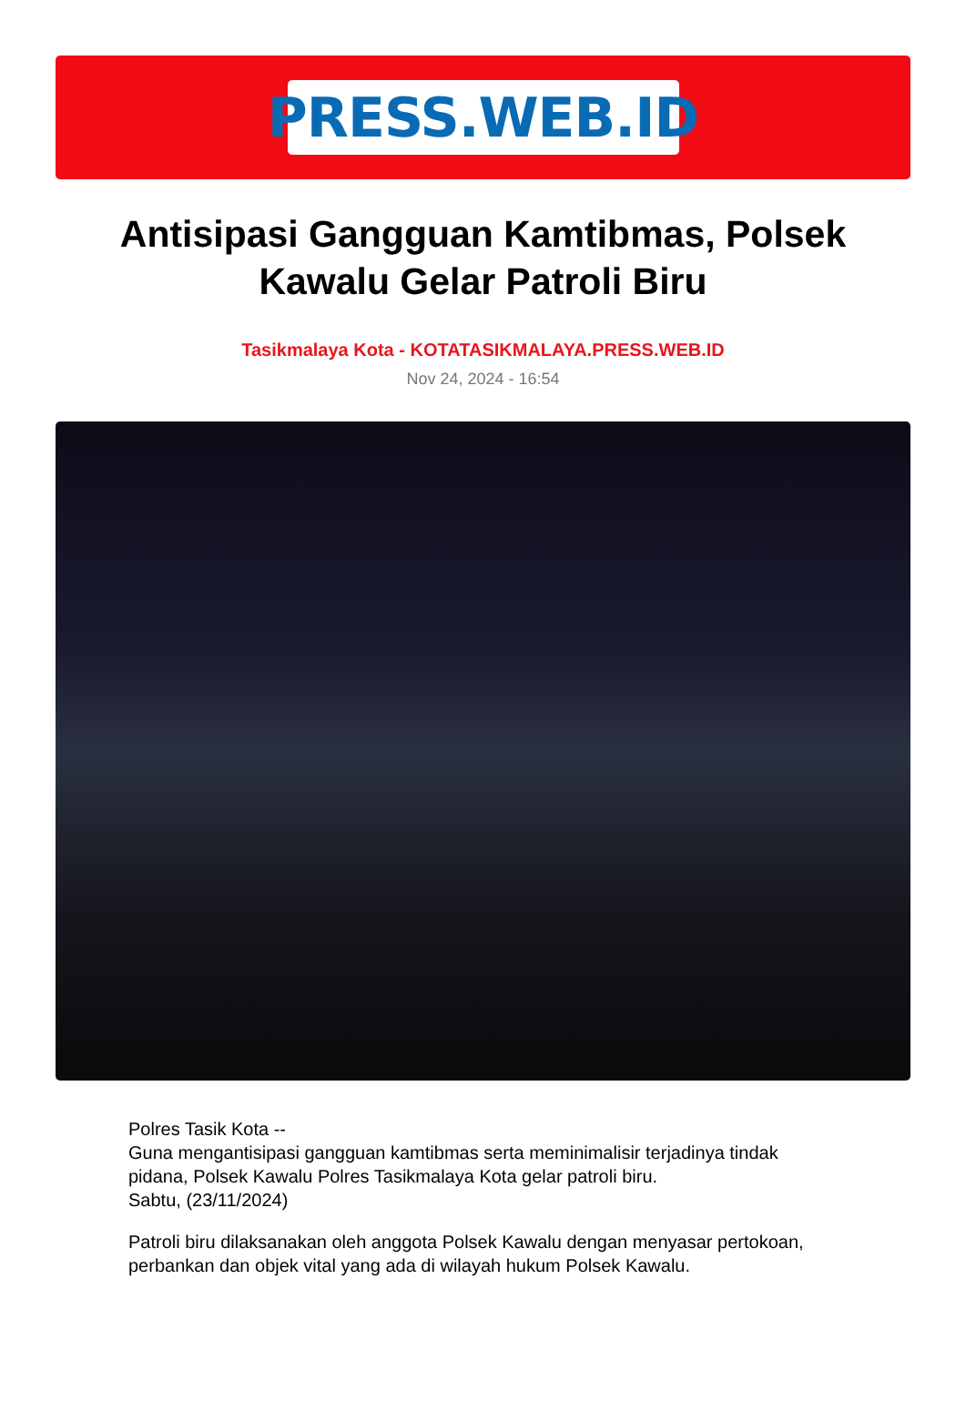PRESS.WEB.ID
Antisipasi Gangguan Kamtibmas, Polsek Kawalu Gelar Patroli Biru
Tasikmalaya Kota - KOTATASIKMALAYA.PRESS.WEB.ID
Nov 24, 2024 - 16:54
Polres Tasik Kota --
Guna mengantisipasi gangguan kamtibmas serta meminimalisir terjadinya tindak pidana, Polsek Kawalu Polres Tasikmalaya Kota gelar patroli biru.
Sabtu, (23/11/2024)
Patroli biru dilaksanakan oleh anggota Polsek Kawalu dengan menyasar pertokoan, perbankan dan objek vital yang ada di wilayah hukum Polsek Kawalu.